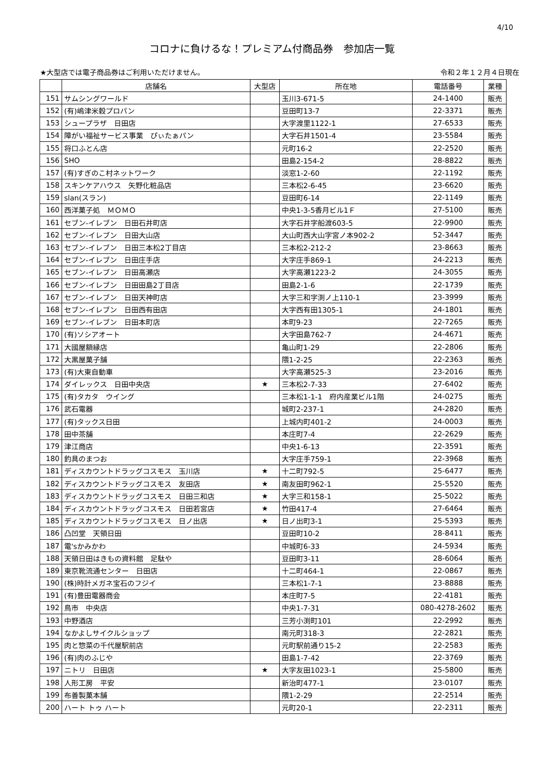4/10
コロナに負けるな！プレミアム付商品券　参加店一覧
★大型店では電子商品券はご利用いただけません。 令和２年１２月４日現在
| | 店舗名 | 大型店 | 所在地 | 電話番号 | 業種 |
| --- | --- | --- | --- | --- | --- |
| 151 | サムシングワールド | | 玉川3-671-5 | 24-1400 | 販売 |
| 152 | (有)嶋津米穀プロパン | | 豆田町13-7 | 22-3371 | 販売 |
| 153 | シュープラザ 日田店 | | 大字渡里1122-1 | 27-6533 | 販売 |
| 154 | 障がい福祉サービス事業 ぴぃたぁパン | | 大字石井1501-4 | 23-5584 | 販売 |
| 155 | 将口ふとん店 | | 元町16-2 | 22-2520 | 販売 |
| 156 | SHO | | 田島2-154-2 | 28-8822 | 販売 |
| 157 | (有)すぎのこ村ネットワーク | | 淡窓1-2-60 | 22-1192 | 販売 |
| 158 | スキンケアハウス 矢野化粧品店 | | 三本松2-6-45 | 23-6620 | 販売 |
| 159 | slan(スラン) | | 豆田町6-14 | 22-1149 | 販売 |
| 160 | 西洋菓子処 ＭＯＭＯ | | 中央1-3-5香月ビル1Ｆ | 27-5100 | 販売 |
| 161 | セブン-イレブン 日田石井町店 | | 大字石井字船渡603-5 | 22-9900 | 販売 |
| 162 | セブン-イレブン 日田大山店 | | 大山町西大山字宮ノ本902-2 | 52-3447 | 販売 |
| 163 | セブン-イレブン 日田三本松2丁目店 | | 三本松2-212-2 | 23-8663 | 販売 |
| 164 | セブン-イレブン 日田庄手店 | | 大字庄手869-1 | 24-2213 | 販売 |
| 165 | セブン-イレブン 日田高瀬店 | | 大字高瀬1223-2 | 24-3055 | 販売 |
| 166 | セブン-イレブン 日田田島2丁目店 | | 田島2-1-6 | 22-1739 | 販売 |
| 167 | セブン-イレブン 日田天神町店 | | 大字三和字渕ノ上110-1 | 23-3999 | 販売 |
| 168 | セブン-イレブン 日田西有田店 | | 大字西有田1305-1 | 24-1801 | 販売 |
| 169 | セブン-イレブン 日田本町店 | | 本町9-23 | 22-7265 | 販売 |
| 170 | (有)ソシアオート | | 大字田島762-7 | 24-4671 | 販売 |
| 171 | 大國屋額縁店 | | 亀山町1-29 | 22-2806 | 販売 |
| 172 | 大黒屋菓子舗 | | 隈1-2-25 | 22-2363 | 販売 |
| 173 | (有)大東自動車 | | 大字高瀬525-3 | 23-2016 | 販売 |
| 174 | ダイレックス 日田中央店 | ★ | 三本松2-7-33 | 27-6402 | 販売 |
| 175 | (有)タカタ ウイング | | 三本松1-1-1 府内産業ビル1階 | 24-0275 | 販売 |
| 176 | 武石電器 | | 城町2-237-1 | 24-2820 | 販売 |
| 177 | (有)タックス日田 | | 上城内町401-2 | 24-0003 | 販売 |
| 178 | 田中茶舗 | | 本庄町7-4 | 22-2629 | 販売 |
| 179 | 津江商店 | | 中央1-6-13 | 22-3591 | 販売 |
| 180 | 釣具のまつお | | 大字庄手759-1 | 22-3968 | 販売 |
| 181 | ディスカウントドラッグコスモス 玉川店 | ★ | 十二町792-5 | 25-6477 | 販売 |
| 182 | ディスカウントドラッグコスモス 友田店 | ★ | 南友田町962-1 | 25-5520 | 販売 |
| 183 | ディスカウントドラッグコスモス 日田三和店 | ★ | 大字三和158-1 | 25-5022 | 販売 |
| 184 | ディスカウントドラッグコスモス 日田若宮店 | ★ | 竹田417-4 | 27-6464 | 販売 |
| 185 | ディスカウントドラッグコスモス 日ノ出店 | ★ | 日ノ出町3-1 | 25-5393 | 販売 |
| 186 | 凸凹堂 天領日田 | | 豆田町10-2 | 28-8411 | 販売 |
| 187 | 電'sかみかわ | | 中城町6-33 | 24-5934 | 販売 |
| 188 | 天領日田はきもの資料館 足駄や | | 豆田町3-11 | 28-6064 | 販売 |
| 189 | 東京靴流通センター 日田店 | | 十二町464-1 | 22-0867 | 販売 |
| 190 | (株)時計メガネ宝石のフジイ | | 三本松1-7-1 | 23-8888 | 販売 |
| 191 | (有)豊田電器商会 | | 本庄町7-5 | 22-4181 | 販売 |
| 192 | 鳥市 中央店 | | 中央1-7-31 | 080-4278-2602 | 販売 |
| 193 | 中野酒店 | | 三芳小渕町101 | 22-2992 | 販売 |
| 194 | なかよしサイクルショップ | | 南元町318-3 | 22-2821 | 販売 |
| 195 | 肉と惣菜の千代屋駅前店 | | 元町駅前通り15-2 | 22-2583 | 販売 |
| 196 | (有)肉のふじや | | 田島1-7-42 | 22-3769 | 販売 |
| 197 | ニトリ 日田店 | ★ | 大字友田1023-1 | 25-5800 | 販売 |
| 198 | 人形工房 平安 | | 新治町477-1 | 23-0107 | 販売 |
| 199 | 布善製菓本舗 | | 隈1-2-29 | 22-2514 | 販売 |
| 200 | ハート トゥ ハート | | 元町20-1 | 22-2311 | 販売 |